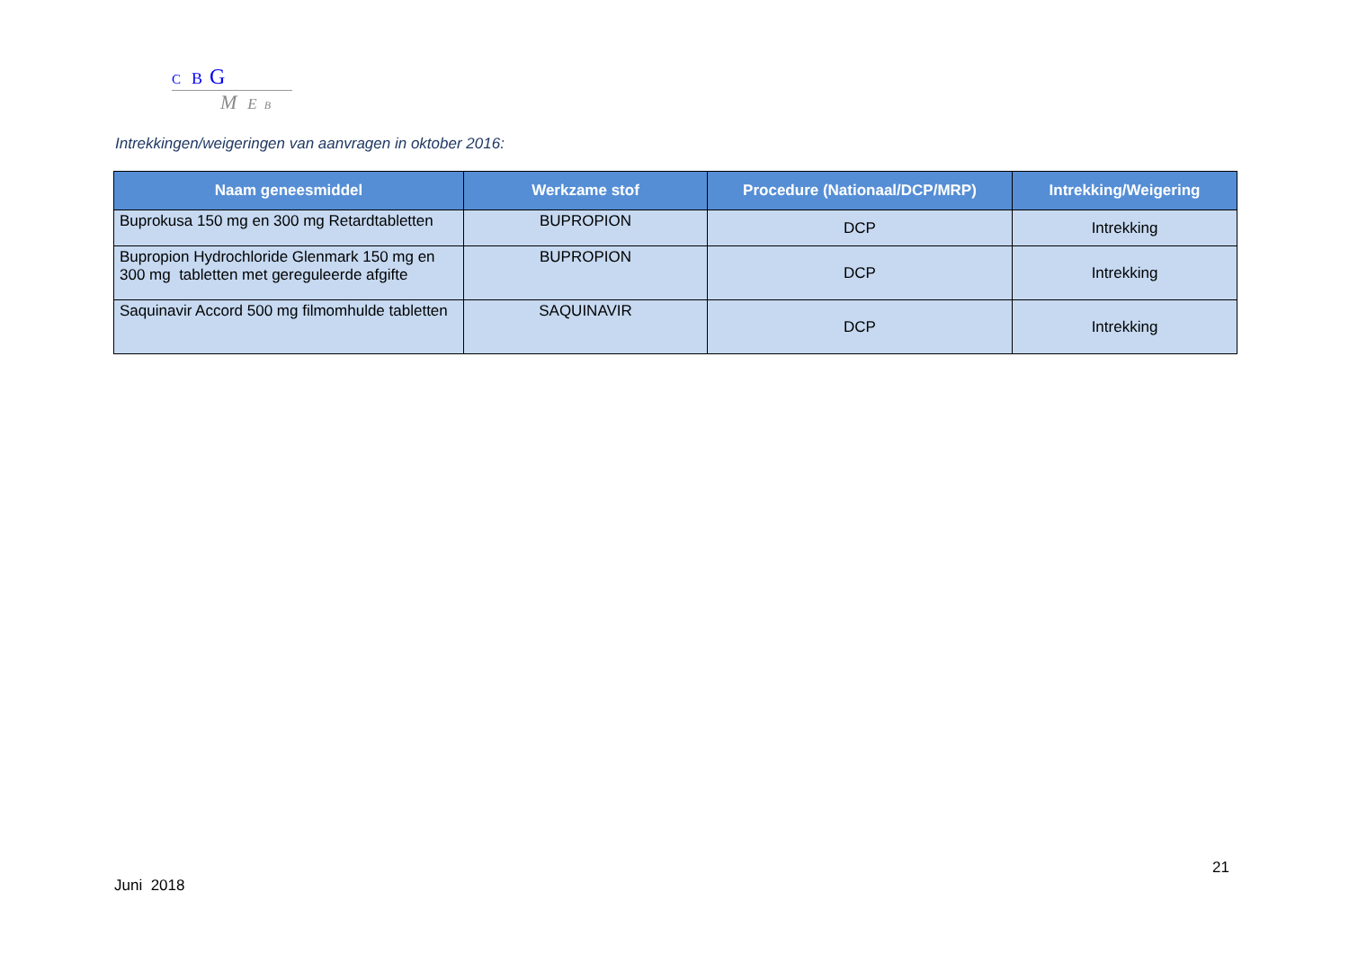C B G
M E B
Intrekkingen/weigeringen van aanvragen in oktober 2016:
| Naam geneesmiddel | Werkzame stof | Procedure (Nationaal/DCP/MRP) | Intrekking/Weigering |
| --- | --- | --- | --- |
| Buprokusa 150 mg en 300 mg Retardtabletten | BUPROPION | DCP | Intrekking |
| Bupropion Hydrochloride Glenmark 150 mg en 300 mg tabletten met gereguleerde afgifte | BUPROPION | DCP | Intrekking |
| Saquinavir Accord 500 mg filmomhulde tabletten | SAQUINAVIR | DCP | Intrekking |
21
Juni 2018